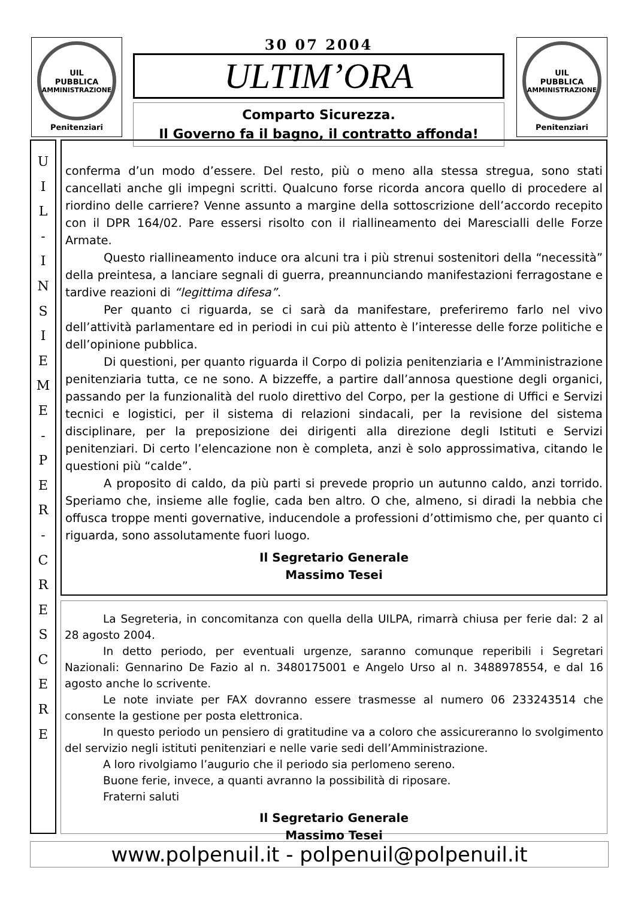UIL
PUBBLICA
AMMINISTRAZIONE
Penitenziari
30 07 2004
ULTIM’ORA
Comparto Sicurezza.
Il Governo fa il bagno, il contratto affonda!
UIL
PUBBLICA
AMMINISTRAZIONE
Penitenziari
U
I
L
-
I
N
S
I
E
M
E
-
P
E
R
-
C
R
E
S
C
E
R
E
conferma d’un modo d’essere. Del resto, più o meno alla stessa stregua, sono stati cancellati anche gli impegni scritti. Qualcuno forse ricorda ancora quello di procedere al riordino delle carriere? Venne assunto a margine della sottoscrizione dell’accordo recepito con il DPR 164/02. Pare essersi risolto con il riallineamento dei Marescialli delle Forze Armate.
Questo riallineamento induce ora alcuni tra i più strenui sostenitori della “necessità” della preintesa, a lanciare segnali di guerra, preannunciando manifestazioni ferragostane e tardive reazioni di “legittima difesa”.
Per quanto ci riguarda, se ci sarà da manifestare, preferiremo farlo nel vivo dell’attività parlamentare ed in periodi in cui più attento è l’interesse delle forze politiche e dell’opinione pubblica.
Di questioni, per quanto riguarda il Corpo di polizia penitenziaria e l’Amministrazione penitenziaria tutta, ce ne sono. A bizzeffe, a partire dall’annosa questione degli organici, passando per la funzionalità del ruolo direttivo del Corpo, per la gestione di Uffici e Servizi tecnici e logistici, per il sistema di relazioni sindacali, per la revisione del sistema disciplinare, per la preposizione dei dirigenti alla direzione degli Istituti e Servizi penitenziari. Di certo l’elencazione non è completa, anzi è solo approssimativa, citando le questioni più “calde”.
A proposito di caldo, da più parti si prevede proprio un autunno caldo, anzi torrido. Speriamo che, insieme alle foglie, cada ben altro. O che, almeno, si diradi la nebbia che offusca troppe menti governative, inducendole a professioni d’ottimismo che, per quanto ci riguarda, sono assolutamente fuori luogo.
Il Segretario Generale
Massimo Tesei
La Segreteria, in concomitanza con quella della UILPA, rimarrà chiusa per ferie dal: 2 al 28 agosto 2004.
In detto periodo, per eventuali urgenze, saranno comunque reperibili i Segretari Nazionali: Gennarino De Fazio al n. 3480175001 e Angelo Urso al n. 3488978554, e dal 16 agosto anche lo scrivente.
Le note inviate per FAX dovranno essere trasmesse al numero 06 233243514 che consente la gestione per posta elettronica.
In questo periodo un pensiero di gratitudine va a coloro che assicureranno lo svolgimento del servizio negli istituti penitenziari e nelle varie sedi dell’Amministrazione.
A loro rivolgiamo l’augurio che il periodo sia perlomeno sereno.
Buone ferie, invece, a quanti avranno la possibilità di riposare.
Fraterni saluti
Il Segretario Generale
Massimo Tesei
www.polpenuil.it - polpenuil@polpenuil.it